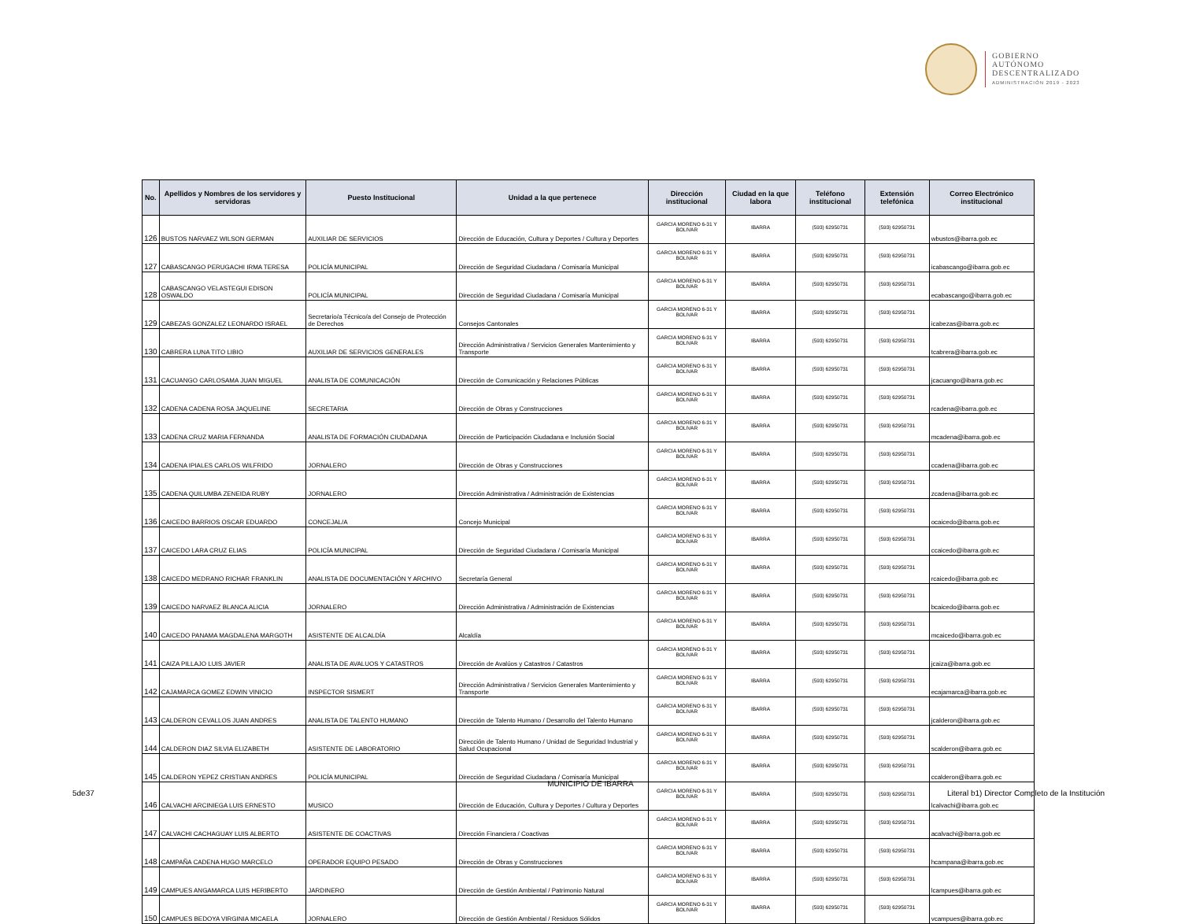GOBIERNO
AUTÓNOMO
DESCENTRALIZADO
ADMINISTRACIÓN 2019 - 2023
| No. | Apellidos y Nombres de los servidores y servidoras | Puesto Institucional | Unidad a la que pertenece | Dirección institucional | Ciudad en la que labora | Teléfono institucional | Extensión telefónica | Correo Electrónico institucional |
| --- | --- | --- | --- | --- | --- | --- | --- | --- |
| 126 | BUSTOS NARVAEZ WILSON GERMAN | AUXILIAR DE SERVICIOS | Dirección de Educación, Cultura y Deportes / Cultura y Deportes | GARCIA MORENO 6-31 Y BOLIVAR | IBARRA | (593) 62950731 | (593) 62950731 | wbustos@ibarra.gob.ec |
| 127 | CABASCANGO PERUGACHI IRMA TERESA | POLICÍA MUNICIPAL | Dirección de Seguridad Ciudadana / Comisaría Municipal | GARCIA MORENO 6-31 Y BOLIVAR | IBARRA | (593) 62950731 | (593) 62950731 | icabascango@ibarra.gob.ec |
| 128 | CABASCANGO VELASTEGUI EDISON OSWALDO | POLICÍA MUNICIPAL | Dirección de Seguridad Ciudadana / Comisaría Municipal | GARCIA MORENO 6-31 Y BOLIVAR | IBARRA | (593) 62950731 | (593) 62950731 | ecabascango@ibarra.gob.ec |
| 129 | CABEZAS GONZALEZ LEONARDO ISRAEL | Secretario/a Técnico/a del Consejo de Protección de Derechos | Consejos Cantonales | GARCIA MORENO 6-31 Y BOLIVAR | IBARRA | (593) 62950731 | (593) 62950731 | icabezas@ibarra.gob.ec |
| 130 | CABRERA LUNA TITO LIBIO | AUXILIAR DE SERVICIOS GENERALES | Dirección Administrativa / Servicios Generales Mantenimiento y Transporte | GARCIA MORENO 6-31 Y BOLIVAR | IBARRA | (593) 62950731 | (593) 62950731 | tcabrera@ibarra.gob.ec |
| 131 | CACUANGO CARLOSAMA JUAN MIGUEL | ANALISTA DE COMUNICACIÓN | Dirección de Comunicación y Relaciones Públicas | GARCIA MORENO 6-31 Y BOLIVAR | IBARRA | (593) 62950731 | (593) 62950731 | jcacuango@ibarra.gob.ec |
| 132 | CADENA CADENA ROSA JAQUELINE | SECRETARIA | Dirección de Obras y Construcciones | GARCIA MORENO 6-31 Y BOLIVAR | IBARRA | (593) 62950731 | (593) 62950731 | rcadena@ibarra.gob.ec |
| 133 | CADENA CRUZ MARIA FERNANDA | ANALISTA DE FORMACIÓN CIUDADANA | Dirección de Participación Ciudadana e Inclusión Social | GARCIA MORENO 6-31 Y BOLIVAR | IBARRA | (593) 62950731 | (593) 62950731 | mcadena@ibarra.gob.ec |
| 134 | CADENA IPIALES CARLOS WILFRIDO | JORNALERO | Dirección de Obras y Construcciones | GARCIA MORENO 6-31 Y BOLIVAR | IBARRA | (593) 62950731 | (593) 62950731 | ccadena@ibarra.gob.ec |
| 135 | CADENA QUILUMBA ZENEIDA RUBY | JORNALERO | Dirección Administrativa / Administración de Existencias | GARCIA MORENO 6-31 Y BOLIVAR | IBARRA | (593) 62950731 | (593) 62950731 | zcadena@ibarra.gob.ec |
| 136 | CAICEDO BARRIOS OSCAR EDUARDO | CONCEJAL/A | Concejo Municipal | GARCIA MORENO 6-31 Y BOLIVAR | IBARRA | (593) 62950731 | (593) 62950731 | ocaicedo@ibarra.gob.ec |
| 137 | CAICEDO LARA CRUZ ELIAS | POLICÍA MUNICIPAL | Dirección de Seguridad Ciudadana / Comisaría Municipal | GARCIA MORENO 6-31 Y BOLIVAR | IBARRA | (593) 62950731 | (593) 62950731 | ccaicedo@ibarra.gob.ec |
| 138 | CAICEDO MEDRANO RICHAR FRANKLIN | ANALISTA DE DOCUMENTACIÓN Y ARCHIVO | Secretaría General | GARCIA MORENO 6-31 Y BOLIVAR | IBARRA | (593) 62950731 | (593) 62950731 | rcaicedo@ibarra.gob.ec |
| 139 | CAICEDO NARVAEZ BLANCA ALICIA | JORNALERO | Dirección Administrativa / Administración de Existencias | GARCIA MORENO 6-31 Y BOLIVAR | IBARRA | (593) 62950731 | (593) 62950731 | bcaicedo@ibarra.gob.ec |
| 140 | CAICEDO PANAMA MAGDALENA MARGOTH | ASISTENTE DE ALCALDÍA | Alcaldía | GARCIA MORENO 6-31 Y BOLIVAR | IBARRA | (593) 62950731 | (593) 62950731 | mcaicedo@ibarra.gob.ec |
| 141 | CAIZA PILLAJO LUIS JAVIER | ANALISTA DE AVALUOS Y CATASTROS | Dirección de Avalúos y Catastros / Catastros | GARCIA MORENO 6-31 Y BOLIVAR | IBARRA | (593) 62950731 | (593) 62950731 | jcaiza@ibarra.gob.ec |
| 142 | CAJAMARCA GOMEZ EDWIN VINICIO | INSPECTOR SISMERT | Dirección Administrativa / Servicios Generales Mantenimiento y Transporte | GARCIA MORENO 6-31 Y BOLIVAR | IBARRA | (593) 62950731 | (593) 62950731 | ecajamarca@ibarra.gob.ec |
| 143 | CALDERON CEVALLOS JUAN ANDRES | ANALISTA DE TALENTO HUMANO | Dirección de Talento Humano / Desarrollo del Talento Humano | GARCIA MORENO 6-31 Y BOLIVAR | IBARRA | (593) 62950731 | (593) 62950731 | jcalderon@ibarra.gob.ec |
| 144 | CALDERON DIAZ SILVIA ELIZABETH | ASISTENTE DE LABORATORIO | Dirección de Talento Humano / Unidad de Seguridad Industrial y Salud Ocupacional | GARCIA MORENO 6-31 Y BOLIVAR | IBARRA | (593) 62950731 | (593) 62950731 | scalderon@ibarra.gob.ec |
| 145 | CALDERON YEPEZ CRISTIAN ANDRES | POLICÍA MUNICIPAL | Dirección de Seguridad Ciudadana / Comisaría Municipal | GARCIA MORENO 6-31 Y BOLIVAR | IBARRA | (593) 62950731 | (593) 62950731 | ccalderon@ibarra.gob.ec |
| 146 | CALVACHI ARCINIEGA LUIS ERNESTO | MUSICO | Dirección de Educación, Cultura y Deportes / Cultura y Deportes | GARCIA MORENO 6-31 Y BOLIVAR | IBARRA | (593) 62950731 | (593) 62950731 | lcalvachi@ibarra.gob.ec |
| 147 | CALVACHI CACHAGUAY LUIS ALBERTO | ASISTENTE DE COACTIVAS | Dirección Financiera / Coactivas | GARCIA MORENO 6-31 Y BOLIVAR | IBARRA | (593) 62950731 | (593) 62950731 | acalvachi@ibarra.gob.ec |
| 148 | CAMPAÑA CADENA HUGO MARCELO | OPERADOR EQUIPO PESADO | Dirección de Obras y Construcciones | GARCIA MORENO 6-31 Y BOLIVAR | IBARRA | (593) 62950731 | (593) 62950731 | hcampana@ibarra.gob.ec |
| 149 | CAMPUES ANGAMARCA LUIS HERIBERTO | JARDINERO | Dirección de Gestión Ambiental / Patrimonio Natural | GARCIA MORENO 6-31 Y BOLIVAR | IBARRA | (593) 62950731 | (593) 62950731 | lcampues@ibarra.gob.ec |
| 150 | CAMPUES BEDOYA VIRGINIA MICAELA | JORNALERO | Dirección de Gestión Ambiental / Residuos Sólidos | GARCIA MORENO 6-31 Y BOLIVAR | IBARRA | (593) 62950731 | (593) 62950731 | vcampues@ibarra.gob.ec |
MUNICIPIO DE IBARRA
5de37
Literal b1) Director Completo de la Institución